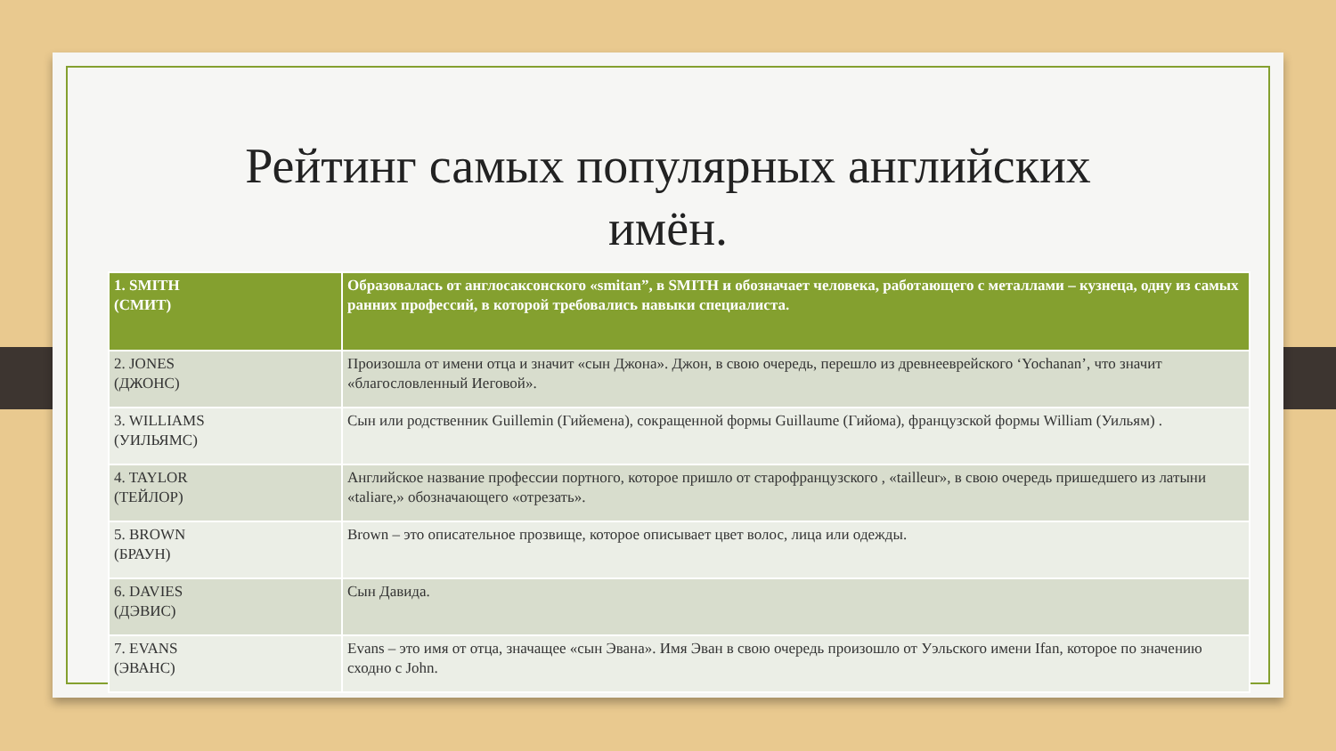Рейтинг самых популярных английских
имён.
| 1. SMITH (СМИТ) | Образовалась от англосаксонского «smitan”, в SMITH и обозначает человека, работающего с металлами – кузнеца, одну из самых ранних профессий, в которой требовались навыки специалиста. |
| --- | --- |
| 2. JONES (ДЖОНС) | Произошла от имени отца и значит «сын Джона». Джон, в свою очередь, перешло из древнееврейского ‘Yochanan’, что значит «благословленный Иеговой». |
| 3. WILLIAMS (УИЛЬЯМС) | Сын или родственник Guillemin (Гийемена), сокращенной формы Guillaume (Гийома), французской формы William (Уильям) . |
| 4. TAYLOR (ТЕЙЛОР) | Английское название профессии портного, которое пришло от старофранцузского , «tailleur», в свою очередь пришедшего из латыни «taliare,» обозначающего «отрезать». |
| 5. BROWN (БРАУН) | Brown – это описательное прозвище, которое описывает цвет волос, лица или одежды. |
| 6. DAVIES (ДЭВИС) | Сын Давида. |
| 7. EVANS (ЭВАНС) | Evans – это имя от отца, значащее «сын Эвана». Имя Эван в свою очередь произошло от Уэльского имени Ifan, которое по значению сходно с John. |